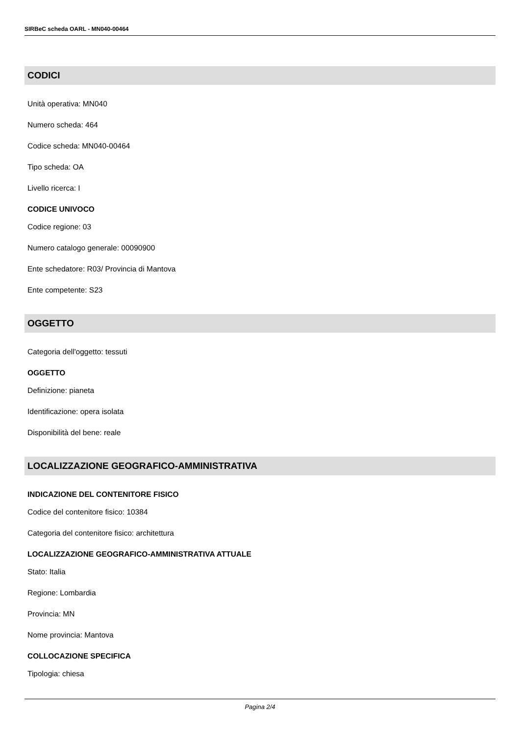SIRBeC scheda OARL - MN040-00464
CODICI
Unità operativa: MN040
Numero scheda: 464
Codice scheda: MN040-00464
Tipo scheda: OA
Livello ricerca: I
CODICE UNIVOCO
Codice regione: 03
Numero catalogo generale: 00090900
Ente schedatore: R03/ Provincia di Mantova
Ente competente: S23
OGGETTO
Categoria dell'oggetto: tessuti
OGGETTO
Definizione: pianeta
Identificazione: opera isolata
Disponibilità del bene: reale
LOCALIZZAZIONE GEOGRAFICO-AMMINISTRATIVA
INDICAZIONE DEL CONTENITORE FISICO
Codice del contenitore fisico: 10384
Categoria del contenitore fisico: architettura
LOCALIZZAZIONE GEOGRAFICO-AMMINISTRATIVA ATTUALE
Stato: Italia
Regione: Lombardia
Provincia: MN
Nome provincia: Mantova
COLLOCAZIONE SPECIFICA
Tipologia: chiesa
Pagina 2/4